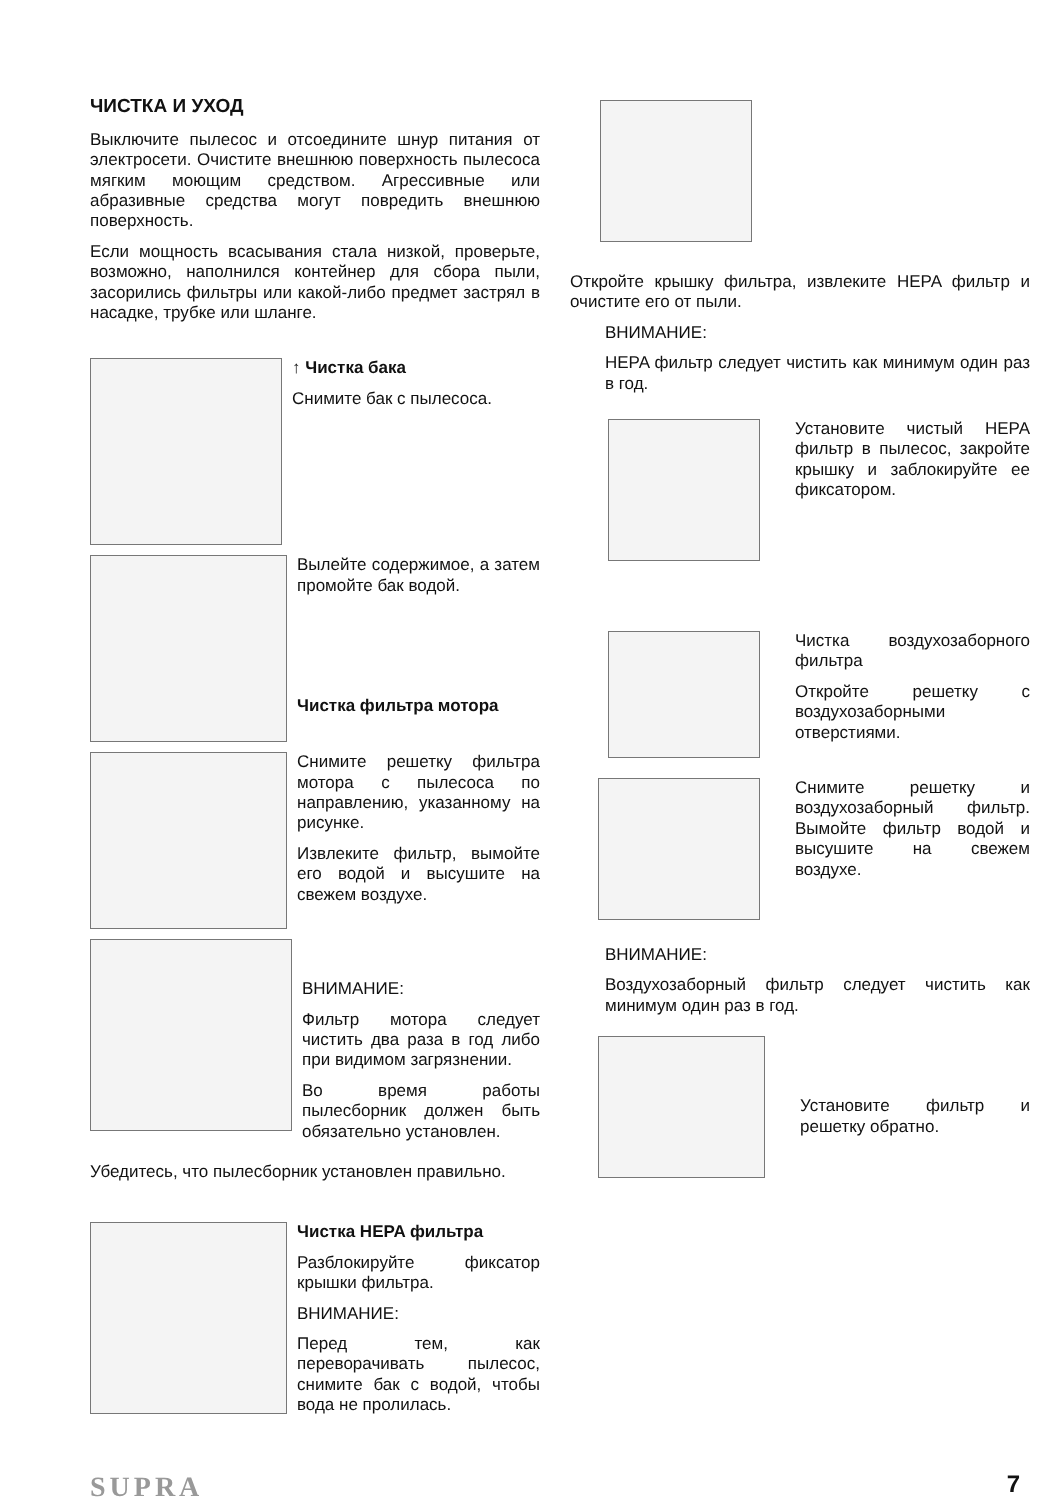ЧИСТКА И УХОД
Выключите пылесос и отсоедините шнур питания от электросети. Очистите внешнюю поверхность пылесоса мягким моющим средством. Агрессивные или абразивные средства могут повредить внешнюю поверхность.
Если мощность всасывания стала низкой, проверьте, возможно, наполнился контейнер для сбора пыли, засорились фильтры или какой-либо предмет застрял в насадке, трубке или шланге.
↑ Чистка бака
Снимите бак с пылесоса.
Вылейте содержимое, а затем промойте бак водой.
Чистка фильтра мотора
Снимите решетку фильтра мотора с пылесоса по направлению, указанному на рисунке.
Извлеките фильтр, вымойте его водой и высушите на свежем воздухе.
ВНИМАНИЕ:
Фильтр мотора следует чистить два раза в год либо при видимом загрязнении.
Во время работы пылесборник должен быть обязательно установлен.
Убедитесь, что пылесборник установлен правильно.
Чистка HEPA фильтра
Разблокируйте фиксатор крышки фильтра.
ВНИМАНИЕ:
Перед тем, как переворачивать пылесос, снимите бак с водой, чтобы вода не пролилась.
Откройте крышку фильтра, извлеките HEPA фильтр и очистите его от пыли.
ВНИМАНИЕ:
HEPA фильтр следует чистить как минимум один раз в год.
Установите чистый HEPA фильтр в пылесос, закройте крышку и заблокируйте ее фиксатором.
Чистка воздухозаборного фильтра
Откройте решетку с воздухозаборными отверстиями.
Снимите решетку и воздухозаборный фильтр. Вымойте фильтр водой и высушите на свежем воздухе.
ВНИМАНИЕ:
Воздухозаборный фильтр следует чистить как минимум один раз в год.
Установите фильтр и решетку обратно.
SUPRA 7